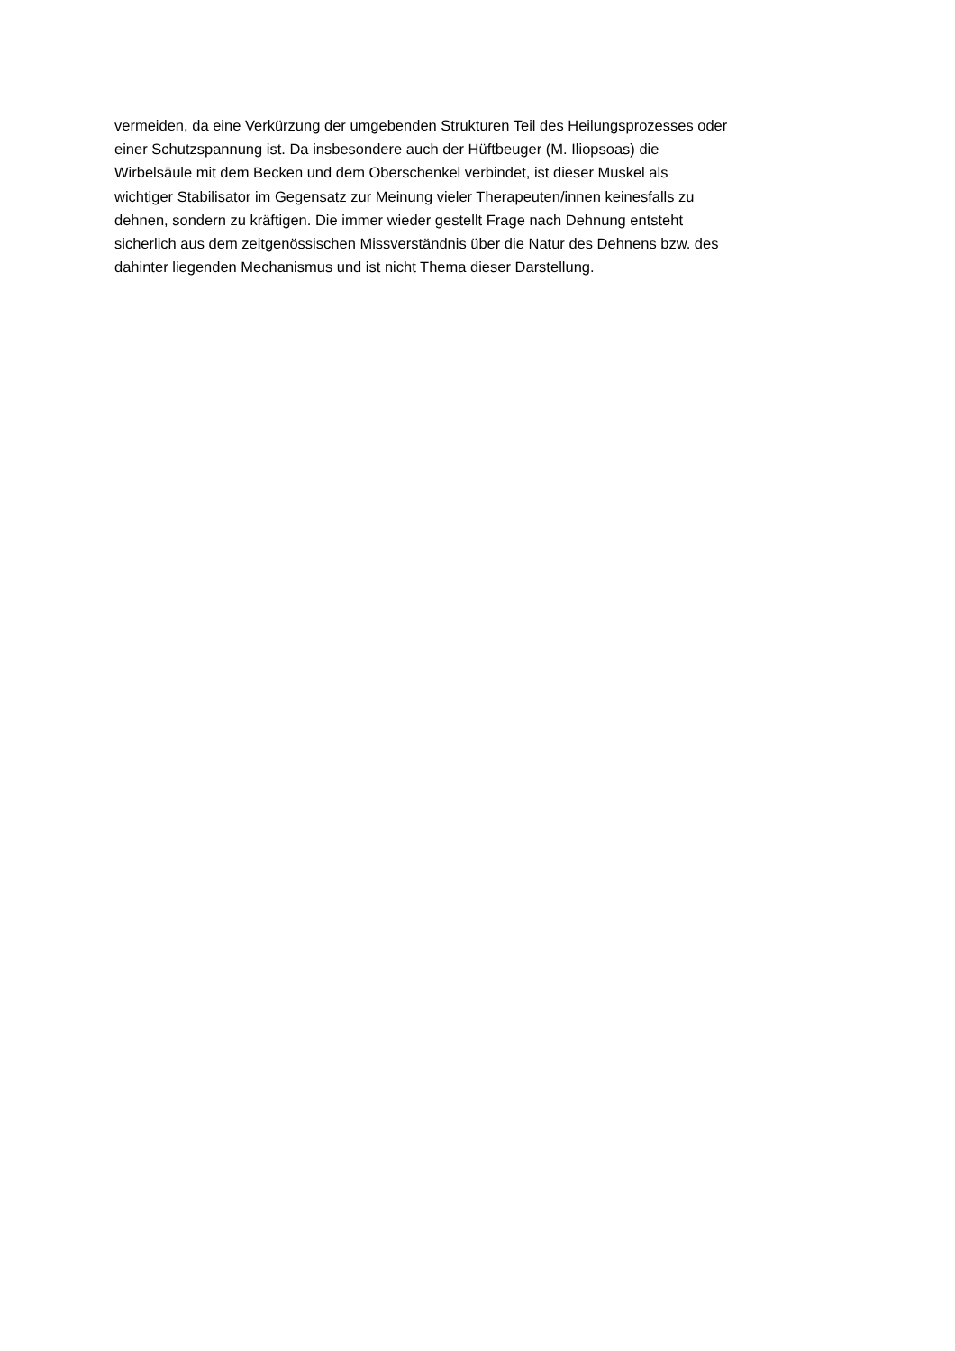vermeiden, da eine Verkürzung der umgebenden Strukturen Teil des Heilungsprozesses oder
einer Schutzspannung ist. Da insbesondere auch der Hüftbeuger (M. Iliopsoas) die
Wirbelsäule mit dem Becken und dem Oberschenkel verbindet, ist dieser Muskel als
wichtiger Stabilisator im Gegensatz zur Meinung vieler Therapeuten/innen keinesfalls zu
dehnen, sondern zu kräftigen. Die immer wieder gestellt Frage nach Dehnung entsteht
sicherlich aus dem zeitgenössischen Missverständnis über die Natur des Dehnens bzw. des
dahinter liegenden Mechanismus und ist nicht Thema dieser Darstellung.